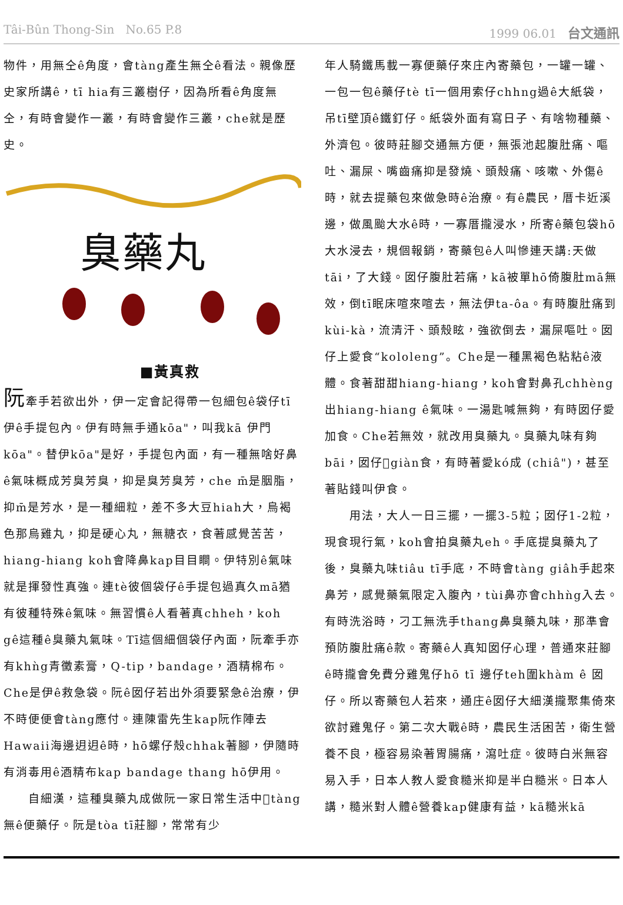Tâi-Bûn Thong-Sin No.65 P.8 1999 06.01 台文通訊
物件，用無仝ê角度，會tàng產生無仝ê看法。親像歷史家所講ê，tī hia有三叢樹仔，因為所看ê角度無仝，有時會變作一叢，有時會變作三叢，che就是歷史。
臭藥丸
■黃真救
阮牽手若欲出外，伊一定會記得帶一包細包ê袋仔tī伊ê手提包內。伊有時無手通kōa"，叫我kā 伊門kōa"。替伊kōa"是好，手提包內面，有一種無啥好鼻ê氣味概成芳臭芳臭，抑是臭芳臭芳，che m̄是胭脂，抑m̄是芳水，是一種細粒，差不多大豆hiah大，烏褐色那烏雞丸，抑是硬心丸，無糖衣，食著感覺苦苦，hiang-hiang koh會降鼻kap目目瞷。伊特別ê氣味就是揮發性真強。連tè彼個袋仔ê手提包過真久mā猶有彼種特殊ê氣味。無習慣ê人看著真chheh，koh gê這種ê臭藥丸氣味。Tī這個細個袋仔內面，阮牽手亦有khǹg青黴素膏，Q-tip，bandage，酒精棉布。Che是伊ê救急袋。阮ê囡仔若出外須要緊急ê治療，伊不時便便會tàng應付。連陳雷先生kap阮作陣去Hawaii海邊迌迌ê時，hō螺仔殼chhak著腳，伊隨時有消毒用ê酒精布kap bandage thang hō伊用。
　　自細漢，這種臭藥丸成做阮一家日常生活中𣍐tàng無ê便藥仔。阮是tòa tī莊腳，常常有少
年人騎鐵馬載一寡便藥仔來庄內寄藥包，一罐一罐、一包一包ê藥仔tè tī一個用索仔chhng過ê大紙袋，吊tī壁頂ê鐵釘仔。紙袋外面有寫日子、有啥物種藥、外濟包。彼時莊腳交通無方便，無張池起腹肚痛、嘔吐、漏屎、嘴齒痛抑是發燒、頭殼痛、咳嗽、外傷ê時，就去提藥包來做急時ê治療。有ê農民，厝卡近溪邊，做風颱大水ê時，一寡厝攏浸水，所寄ê藥包袋hō大水浸去，規個報銷，寄藥包ê人叫慘連天講:天做tāi，了大錢。囡仔腹肚若痛，kā被單hō倚腹肚mā無效，倒tī眠床喧來喧去，無法伊ta-ôa。有時腹肚痛到kùi-kà，流清汗、頭殼眩，強欲倒去，漏屎嘔吐。囡仔上愛食“kololeng”。Che是一種黑褐色粘粘ê液體。食著甜甜hiang-hiang，koh會對鼻孔chhèng出hiang-hiang ê氣味。一湯匙喊無夠，有時囡仔愛加食。Che若無效，就改用臭藥丸。臭藥丸味有夠bāi，囡仔𣍐giàn食，有時著愛kó成 (chiâ")，甚至著貼錢叫伊食。
　　用法，大人一日三擺，一擺3-5粒；囡仔1-2粒，現食現行氣，koh會拍臭藥丸eh。手底提臭藥丸了後，臭藥丸味tiâu tī手底，不時會tàng giâh手起來鼻芳，感覺藥氣限定入腹內，tùi鼻亦會chhǹg入去。有時洗浴時，刁工無洗手thang鼻臭藥丸味，那準會預防腹肚痛ê款。寄藥ê人真知囡仔心理，普通來莊腳ê時攏會免費分雞鬼仔hō tī 邊仔teh圍khàm ê 囡仔。所以寄藥包人若來，通庄ê囡仔大細漢攏聚集倚來欲討雞鬼仔。第二次大戰ê時，農民生活困苦，衛生營養不良，極容易染著胃腸痛，瀉吐症。彼時白米無容易入手，日本人教人愛食糙米抑是半白糙米。日本人講，糙米對人體ê營養kap健康有益，kā糙米kā